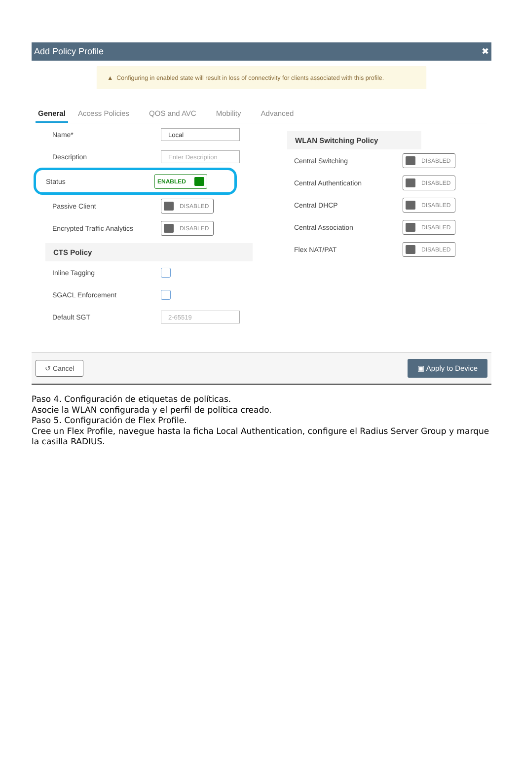Add Policy Profile ✖
▲ Configuring in enabled state will result in loss of connectivity for clients associated with this profile.
General Access Policies QOS and AVC Mobility Advanced
Name* Local
Description Enter Description
Status ENABLED
Passive Client DISABLED
Encrypted Traffic Analytics DISABLED
CTS Policy
Inline Tagging
SGACL Enforcement
Default SGT 2-65519
WLAN Switching Policy
Central Switching DISABLED
Central Authentication DISABLED
Central DHCP DISABLED
Central Association DISABLED
Flex NAT/PAT DISABLED
↺ Cancel ▣ Apply to Device
Paso 4. Configuración de etiquetas de políticas.
Asocie la WLAN configurada y el perfil de política creado.
Paso 5. Configuración de Flex Profile.
Cree un Flex Profile, navegue hasta la ficha Local Authentication, configure el Radius Server Group y marque la casilla RADIUS.